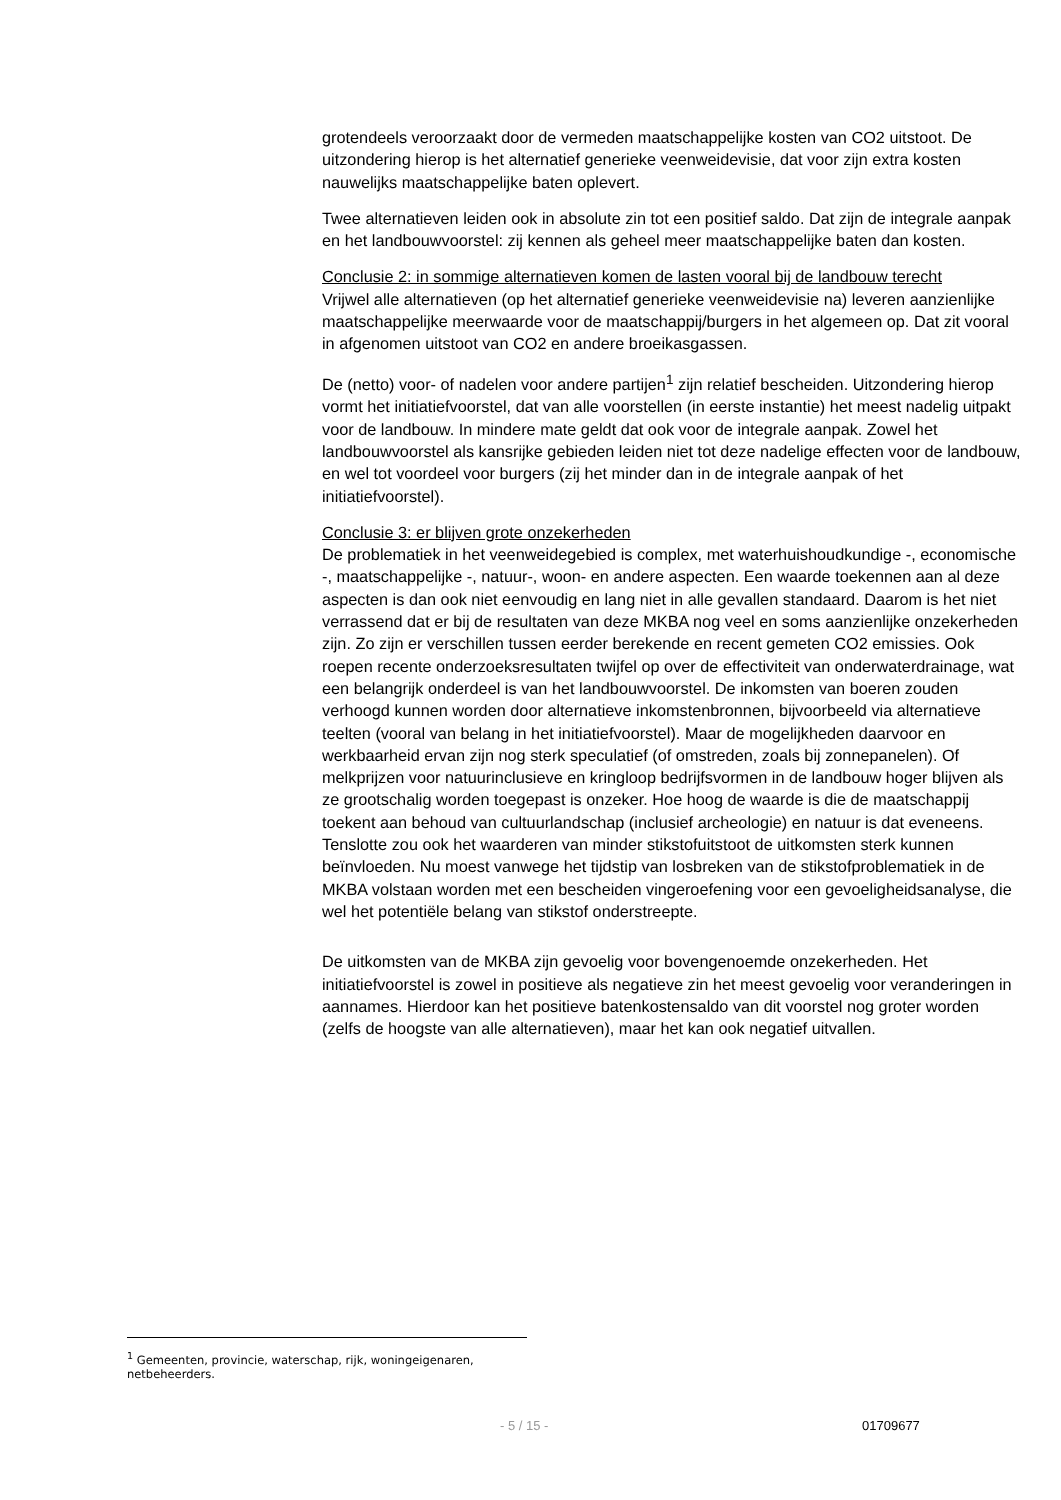grotendeels veroorzaakt door de vermeden maatschappelijke kosten van CO2 uitstoot. De uitzondering hierop is het alternatief generieke veenweidevisie, dat voor zijn extra kosten nauwelijks maatschappelijke baten oplevert.
Twee alternatieven leiden ook in absolute zin tot een positief saldo. Dat zijn de integrale aanpak en het landbouwvoorstel: zij kennen als geheel meer maatschappelijke baten dan kosten.
Conclusie 2: in sommige alternatieven komen de lasten vooral bij de landbouw terecht
Vrijwel alle alternatieven (op het alternatief generieke veenweidevisie na) leveren aanzienlijke maatschappelijke meerwaarde voor de maatschappij/burgers in het algemeen op. Dat zit vooral in afgenomen uitstoot van CO2 en andere broeikasgassen.
De (netto) voor- of nadelen voor andere partijen<sup>1</sup> zijn relatief bescheiden. Uitzondering hierop vormt het initiatiefvoorstel, dat van alle voorstellen (in eerste instantie) het meest nadelig uitpakt voor de landbouw. In mindere mate geldt dat ook voor de integrale aanpak. Zowel het landbouwvoorstel als kansrijke gebieden leiden niet tot deze nadelige effecten voor de landbouw, en wel tot voordeel voor burgers (zij het minder dan in de integrale aanpak of het initiatiefvoorstel).
Conclusie 3: er blijven grote onzekerheden
De problematiek in het veenweidegebied is complex, met waterhuishoudkundige -, economische -, maatschappelijke -, natuur-, woon- en andere aspecten. Een waarde toekennen aan al deze aspecten is dan ook niet eenvoudig en lang niet in alle gevallen standaard. Daarom is het niet verrassend dat er bij de resultaten van deze MKBA nog veel en soms aanzienlijke onzekerheden zijn. Zo zijn er verschillen tussen eerder berekende en recent gemeten CO2 emissies. Ook roepen recente onderzoeksresultaten twijfel op over de effectiviteit van onderwaterdrainage, wat een belangrijk onderdeel is van het landbouwvoorstel. De inkomsten van boeren zouden verhoogd kunnen worden door alternatieve inkomstenbronnen, bijvoorbeeld via alternatieve teelten (vooral van belang in het initiatiefvoorstel). Maar de mogelijkheden daarvoor en werkbaarheid ervan zijn nog sterk speculatief (of omstreden, zoals bij zonnepanelen). Of melkprijzen voor natuurinclusieve en kringloop bedrijfsvormen in de landbouw hoger blijven als ze grootschalig worden toegepast is onzeker. Hoe hoog de waarde is die de maatschappij toekent aan behoud van cultuurlandschap (inclusief archeologie) en natuur is dat eveneens. Tenslotte zou ook het waarderen van minder stikstofuitstoot de uitkomsten sterk kunnen beïnvloeden. Nu moest vanwege het tijdstip van losbreken van de stikstofproblematiek in de MKBA volstaan worden met een bescheiden vingeroefening voor een gevoeligheidsanalyse, die wel het potentiële belang van stikstof onderstreepte.
De uitkomsten van de MKBA zijn gevoelig voor bovengenoemde onzekerheden. Het initiatiefvoorstel is zowel in positieve als negatieve zin het meest gevoelig voor veranderingen in aannames. Hierdoor kan het positieve batenkostensaldo van dit voorstel nog groter worden (zelfs de hoogste van alle alternatieven), maar het kan ook negatief uitvallen.
<sup>1</sup> Gemeenten, provincie, waterschap, rijk, woningeigenaren, netbeheerders.
- 5 / 15 - 01709677